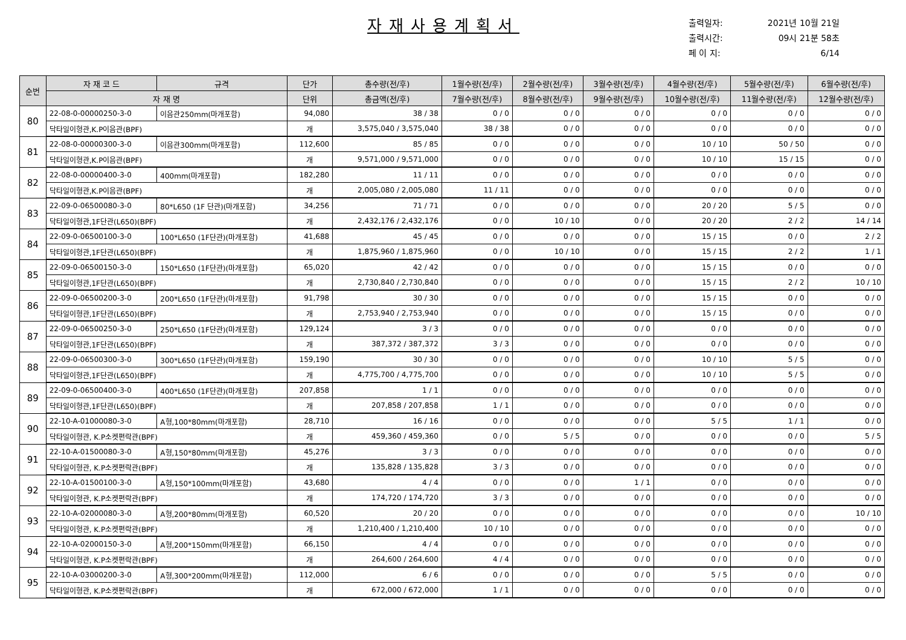자재사용계획서
출력일자: 2021년 10월 21일
출력시간: 09시 21분 58초
페 이 지: 6/14
| 순번 | 자 재 코 드 | 규격 | 단가 | 총수량(전/후) | 1월수량(전/후) | 2월수량(전/후) | 3월수량(전/후) | 4월수량(전/후) | 5월수량(전/후) | 6월수량(전/후) |
| --- | --- | --- | --- | --- | --- | --- | --- | --- | --- | --- |
| | 자 재 명 | | 단위 | 총금액(전/후) | 7월수량(전/후) | 8월수량(전/후) | 9월수량(전/후) | 10월수량(전/후) | 11월수량(전/후) | 12월수량(전/후) |
| 80 | 22-08-0-00000250-3-0 | 이음관250mm(마개포함) | 94,080 | 38 / 38 | 0 / 0 | 0 / 0 | 0 / 0 | 0 / 0 | 0 / 0 | 0 / 0 |
| | 닥타일이형관,K.P이음관(BPF) | | 개 | 3,575,040 / 3,575,040 | 38 / 38 | 0 / 0 | 0 / 0 | 0 / 0 | 0 / 0 | 0 / 0 |
| 81 | 22-08-0-00000300-3-0 | 이음관300mm(마개포함) | 112,600 | 85 / 85 | 0 / 0 | 0 / 0 | 0 / 0 | 10 / 10 | 50 / 50 | 0 / 0 |
| | 닥타일이형관,K.P이음관(BPF) | | 개 | 9,571,000 / 9,571,000 | 0 / 0 | 0 / 0 | 0 / 0 | 10 / 10 | 15 / 15 | 0 / 0 |
| 82 | 22-08-0-00000400-3-0 | 400mm(마개포함) | 182,280 | 11 / 11 | 0 / 0 | 0 / 0 | 0 / 0 | 0 / 0 | 0 / 0 | 0 / 0 |
| | 닥타일이형관,K.P이음관(BPF) | | 개 | 2,005,080 / 2,005,080 | 11 / 11 | 0 / 0 | 0 / 0 | 0 / 0 | 0 / 0 | 0 / 0 |
| 83 | 22-09-0-06500080-3-0 | 80*L650 (1F 단관)(마개포함) | 34,256 | 71 / 71 | 0 / 0 | 0 / 0 | 0 / 0 | 20 / 20 | 5 / 5 | 0 / 0 |
| | 닥타일이형관,1F단관(L650)(BPF) | | 개 | 2,432,176 / 2,432,176 | 0 / 0 | 10 / 10 | 0 / 0 | 20 / 20 | 2 / 2 | 14 / 14 |
| 84 | 22-09-0-06500100-3-0 | 100*L650 (1F단관)(마개포함) | 41,688 | 45 / 45 | 0 / 0 | 0 / 0 | 0 / 0 | 15 / 15 | 0 / 0 | 2 / 2 |
| | 닥타일이형관,1F단관(L650)(BPF) | | 개 | 1,875,960 / 1,875,960 | 0 / 0 | 10 / 10 | 0 / 0 | 15 / 15 | 2 / 2 | 1 / 1 |
| 85 | 22-09-0-06500150-3-0 | 150*L650 (1F단관)(마개포함) | 65,020 | 42 / 42 | 0 / 0 | 0 / 0 | 0 / 0 | 15 / 15 | 0 / 0 | 0 / 0 |
| | 닥타일이형관,1F단관(L650)(BPF) | | 개 | 2,730,840 / 2,730,840 | 0 / 0 | 0 / 0 | 0 / 0 | 15 / 15 | 2 / 2 | 10 / 10 |
| 86 | 22-09-0-06500200-3-0 | 200*L650 (1F단관)(마개포함) | 91,798 | 30 / 30 | 0 / 0 | 0 / 0 | 0 / 0 | 15 / 15 | 0 / 0 | 0 / 0 |
| | 닥타일이형관,1F단관(L650)(BPF) | | 개 | 2,753,940 / 2,753,940 | 0 / 0 | 0 / 0 | 0 / 0 | 15 / 15 | 0 / 0 | 0 / 0 |
| 87 | 22-09-0-06500250-3-0 | 250*L650 (1F단관)(마개포함) | 129,124 | 3 / 3 | 0 / 0 | 0 / 0 | 0 / 0 | 0 / 0 | 0 / 0 | 0 / 0 |
| | 닥타일이형관,1F단관(L650)(BPF) | | 개 | 387,372 / 387,372 | 3 / 3 | 0 / 0 | 0 / 0 | 0 / 0 | 0 / 0 | 0 / 0 |
| 88 | 22-09-0-06500300-3-0 | 300*L650 (1F단관)(마개포함) | 159,190 | 30 / 30 | 0 / 0 | 0 / 0 | 0 / 0 | 10 / 10 | 5 / 5 | 0 / 0 |
| | 닥타일이형관,1F단관(L650)(BPF) | | 개 | 4,775,700 / 4,775,700 | 0 / 0 | 0 / 0 | 0 / 0 | 10 / 10 | 5 / 5 | 0 / 0 |
| 89 | 22-09-0-06500400-3-0 | 400*L650 (1F단관)(마개포함) | 207,858 | 1 / 1 | 0 / 0 | 0 / 0 | 0 / 0 | 0 / 0 | 0 / 0 | 0 / 0 |
| | 닥타일이형관,1F단관(L650)(BPF) | | 개 | 207,858 / 207,858 | 1 / 1 | 0 / 0 | 0 / 0 | 0 / 0 | 0 / 0 | 0 / 0 |
| 90 | 22-10-A-01000080-3-0 | A형,100*80mm(마개포함) | 28,710 | 16 / 16 | 0 / 0 | 0 / 0 | 0 / 0 | 5 / 5 | 1 / 1 | 0 / 0 |
| | 닥타일이형관, K.P소켓편락관(BPF) | | 개 | 459,360 / 459,360 | 0 / 0 | 5 / 5 | 0 / 0 | 0 / 0 | 0 / 0 | 5 / 5 |
| 91 | 22-10-A-01500080-3-0 | A형,150*80mm(마개포함) | 45,276 | 3 / 3 | 0 / 0 | 0 / 0 | 0 / 0 | 0 / 0 | 0 / 0 | 0 / 0 |
| | 닥타일이형관, K.P소켓편락관(BPF) | | 개 | 135,828 / 135,828 | 3 / 3 | 0 / 0 | 0 / 0 | 0 / 0 | 0 / 0 | 0 / 0 |
| 92 | 22-10-A-01500100-3-0 | A형,150*100mm(마개포함) | 43,680 | 4 / 4 | 0 / 0 | 0 / 0 | 1 / 1 | 0 / 0 | 0 / 0 | 0 / 0 |
| | 닥타일이형관, K.P소켓편락관(BPF) | | 개 | 174,720 / 174,720 | 3 / 3 | 0 / 0 | 0 / 0 | 0 / 0 | 0 / 0 | 0 / 0 |
| 93 | 22-10-A-02000080-3-0 | A형,200*80mm(마개포함) | 60,520 | 20 / 20 | 0 / 0 | 0 / 0 | 0 / 0 | 0 / 0 | 0 / 0 | 10 / 10 |
| | 닥타일이형관, K.P소켓편락관(BPF) | | 개 | 1,210,400 / 1,210,400 | 10 / 10 | 0 / 0 | 0 / 0 | 0 / 0 | 0 / 0 | 0 / 0 |
| 94 | 22-10-A-02000150-3-0 | A형,200*150mm(마개포함) | 66,150 | 4 / 4 | 0 / 0 | 0 / 0 | 0 / 0 | 0 / 0 | 0 / 0 | 0 / 0 |
| | 닥타일이형관, K.P소켓편락관(BPF) | | 개 | 264,600 / 264,600 | 4 / 4 | 0 / 0 | 0 / 0 | 0 / 0 | 0 / 0 | 0 / 0 |
| 95 | 22-10-A-03000200-3-0 | A형,300*200mm(마개포함) | 112,000 | 6 / 6 | 0 / 0 | 0 / 0 | 0 / 0 | 5 / 5 | 0 / 0 | 0 / 0 |
| | 닥타일이형관, K.P소켓편락관(BPF) | | 개 | 672,000 / 672,000 | 1 / 1 | 0 / 0 | 0 / 0 | 0 / 0 | 0 / 0 | 0 / 0 |